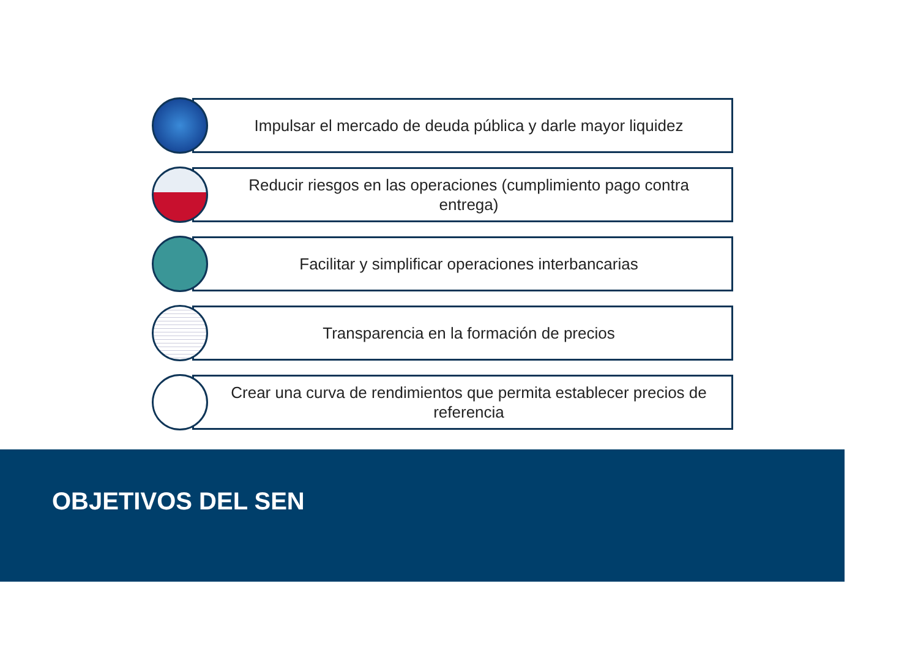Impulsar el mercado de deuda pública y darle mayor liquidez
Reducir riesgos en las operaciones (cumplimiento pago contra entrega)
Facilitar y simplificar operaciones interbancarias
Transparencia en la formación de precios
Crear una curva de rendimientos que permita establecer precios de referencia
OBJETIVOS DEL SEN